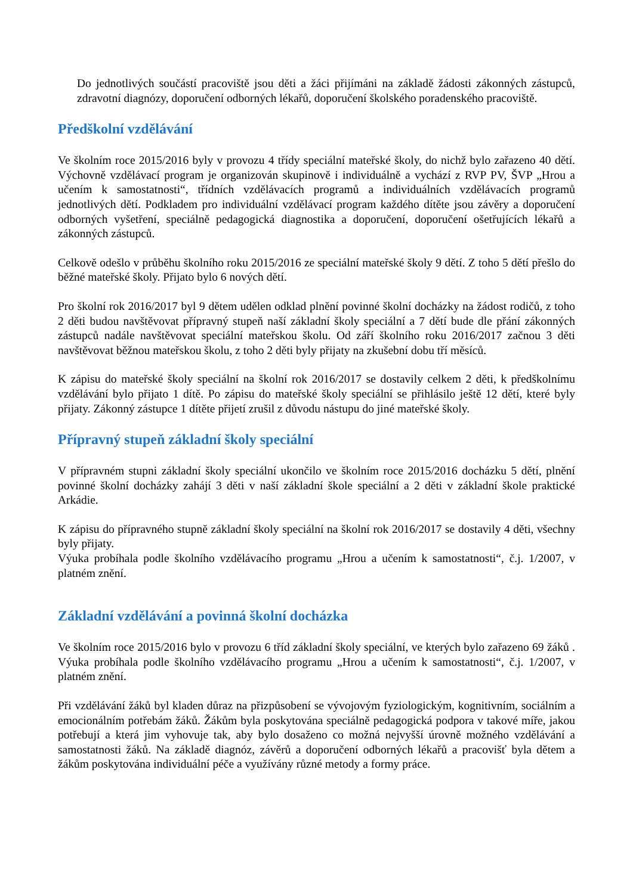Do jednotlivých součástí pracoviště jsou děti a žáci přijímáni na základě žádosti zákonných zástupců, zdravotní diagnózy, doporučení odborných lékařů, doporučení školského poradenského pracoviště.
Předškolní vzdělávání
Ve školním roce 2015/2016 byly v provozu 4 třídy speciální mateřské školy, do nichž bylo zařazeno 40 dětí. Výchovně vzdělávací program je organizován skupinově i individuálně a vychází z RVP PV, ŠVP „Hrou a učením k samostatnosti“, třídních vzdělávacích programů a individuálních vzdělávacích programů jednotlivých dětí. Podkladem pro individuální vzdělávací program každého dítěte jsou závěry a doporučení odborných vyšetření, speciálně pedagogická diagnostika a doporučení, doporučení ošetřujících lékařů a zákonných zástupců.
Celkově odešlo v průběhu školního roku 2015/2016 ze speciální mateřské školy 9 dětí. Z toho 5 dětí přešlo do běžné mateřské školy. Přijato bylo 6 nových dětí.
Pro školní rok 2016/2017 byl 9 dětem udělen odklad plnění povinné školní docházky na žádost rodičů, z toho 2 děti budou navštěvovat přípravný stupeň naší základní školy speciální a 7 dětí bude dle přání zákonných zástupců nadále navštěvovat speciální mateřskou školu. Od září školního roku 2016/2017 začnou 3 děti navštěvovat běžnou mateřskou školu, z toho 2 děti byly přijaty na zkušební dobu tří měsíců.
K zápisu do mateřské školy speciální na školní rok 2016/2017 se dostavily celkem 2 děti, k předškolnímu vzdělávání bylo přijato 1 dítě. Po zápisu do mateřské školy speciální se přihlásilo ještě 12 dětí, které byly přijaty. Zákonný zástupce 1 dítěte přijetí zrušil z důvodu nástupu do jiné mateřské školy.
Přípravný stupeň základní školy speciální
V přípravném stupni základní školy speciální ukončilo ve školním roce 2015/2016 docházku 5 dětí, plnění povinné školní docházky zahájí 3 děti v naší základní škole speciální a 2 děti v základní škole praktické Arkádie.
K zápisu do přípravného stupně základní školy speciální na školní rok 2016/2017 se dostavily 4 děti, všechny byly přijaty.
Výuka probíhala podle školního vzdělávacího programu „Hrou a učením k samostatnosti“, č.j. 1/2007, v platném znění.
Základní vzdělávání a povinná školní docházka
Ve školním roce 2015/2016 bylo v provozu 6 tříd základní školy speciální, ve kterých bylo zařazeno 69 žáků . Výuka probíhala podle školního vzdělávacího programu „Hrou a učením k samostatnosti“, č.j. 1/2007, v platném znění.
Při vzdělávání žáků byl kladen důraz na přizpůsobení se vývojovým fyziologickým, kognitivním, sociálním a emocionálním potřebám žáků. Žákům byla poskytována speciálně pedagogická podpora v takové míře, jakou potřebují a která jim vyhovuje tak, aby bylo dosaženo co možná nejvyšší úrovně možného vzdělávání a samostatnosti žáků. Na základě diagnóz, závěrů a doporučení odborných lékařů a pracovišť byla dětem a žákům poskytována individuální péče a využívány různé metody a formy práce.